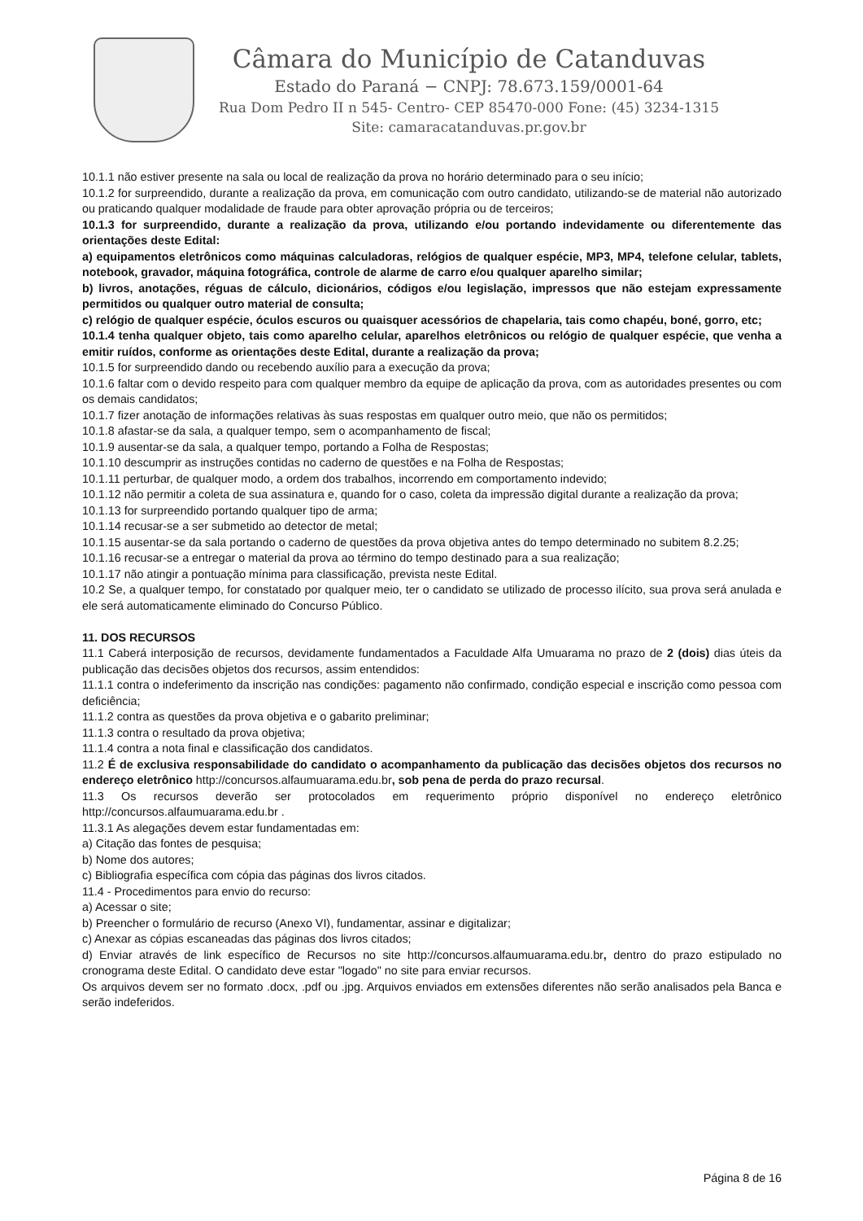Câmara do Município de Catanduvas
Estado do Paraná − CNPJ: 78.673.159/0001-64
Rua Dom Pedro II n 545- Centro- CEP 85470-000 Fone: (45) 3234-1315
Site: camaracatanduvas.pr.gov.br
10.1.1 não estiver presente na sala ou local de realização da prova no horário determinado para o seu início;
10.1.2 for surpreendido, durante a realização da prova, em comunicação com outro candidato, utilizando-se de material não autorizado ou praticando qualquer modalidade de fraude para obter aprovação própria ou de terceiros;
10.1.3 for surpreendido, durante a realização da prova, utilizando e/ou portando indevidamente ou diferentemente das orientações deste Edital:
a) equipamentos eletrônicos como máquinas calculadoras, relógios de qualquer espécie, MP3, MP4, telefone celular, tablets, notebook, gravador, máquina fotográfica, controle de alarme de carro e/ou qualquer aparelho similar;
b) livros, anotações, réguas de cálculo, dicionários, códigos e/ou legislação, impressos que não estejam expressamente permitidos ou qualquer outro material de consulta;
c) relógio de qualquer espécie, óculos escuros ou quaisquer acessórios de chapelaria, tais como chapéu, boné, gorro, etc;
10.1.4 tenha qualquer objeto, tais como aparelho celular, aparelhos eletrônicos ou relógio de qualquer espécie, que venha a emitir ruídos, conforme as orientações deste Edital, durante a realização da prova;
10.1.5 for surpreendido dando ou recebendo auxílio para a execução da prova;
10.1.6 faltar com o devido respeito para com qualquer membro da equipe de aplicação da prova, com as autoridades presentes ou com os demais candidatos;
10.1.7 fizer anotação de informações relativas às suas respostas em qualquer outro meio, que não os permitidos;
10.1.8 afastar-se da sala, a qualquer tempo, sem o acompanhamento de fiscal;
10.1.9 ausentar-se da sala, a qualquer tempo, portando a Folha de Respostas;
10.1.10 descumprir as instruções contidas no caderno de questões e na Folha de Respostas;
10.1.11 perturbar, de qualquer modo, a ordem dos trabalhos, incorrendo em comportamento indevido;
10.1.12 não permitir a coleta de sua assinatura e, quando for o caso, coleta da impressão digital durante a realização da prova;
10.1.13 for surpreendido portando qualquer tipo de arma;
10.1.14 recusar-se a ser submetido ao detector de metal;
10.1.15 ausentar-se da sala portando o caderno de questões da prova objetiva antes do tempo determinado no subitem 8.2.25;
10.1.16 recusar-se a entregar o material da prova ao término do tempo destinado para a sua realização;
10.1.17 não atingir a pontuação mínima para classificação, prevista neste Edital.
10.2 Se, a qualquer tempo, for constatado por qualquer meio, ter o candidato se utilizado de processo ilícito, sua prova será anulada e ele será automaticamente eliminado do Concurso Público.
11. DOS RECURSOS
11.1 Caberá interposição de recursos, devidamente fundamentados a Faculdade Alfa Umuarama no prazo de 2 (dois) dias úteis da publicação das decisões objetos dos recursos, assim entendidos:
11.1.1 contra o indeferimento da inscrição nas condições: pagamento não confirmado, condição especial e inscrição como pessoa com deficiência;
11.1.2 contra as questões da prova objetiva e o gabarito preliminar;
11.1.3 contra o resultado da prova objetiva;
11.1.4 contra a nota final e classificação dos candidatos.
11.2 É de exclusiva responsabilidade do candidato o acompanhamento da publicação das decisões objetos dos recursos no endereço eletrônico http://concursos.alfaumuarama.edu.br, sob pena de perda do prazo recursal.
11.3 Os recursos deverão ser protocolados em requerimento próprio disponível no endereço eletrônico http://concursos.alfaumuarama.edu.br .
11.3.1 As alegações devem estar fundamentadas em:
a) Citação das fontes de pesquisa;
b) Nome dos autores;
c) Bibliografia específica com cópia das páginas dos livros citados.
11.4 - Procedimentos para envio do recurso:
a) Acessar o site;
b) Preencher o formulário de recurso (Anexo VI), fundamentar, assinar e digitalizar;
c) Anexar as cópias escaneadas das páginas dos livros citados;
d) Enviar através de link específico de Recursos no site http://concursos.alfaumuarama.edu.br, dentro do prazo estipulado no cronograma deste Edital. O candidato deve estar "logado" no site para enviar recursos.
Os arquivos devem ser no formato .docx, .pdf ou .jpg. Arquivos enviados em extensões diferentes não serão analisados pela Banca e serão indeferidos.
Página 8 de 16